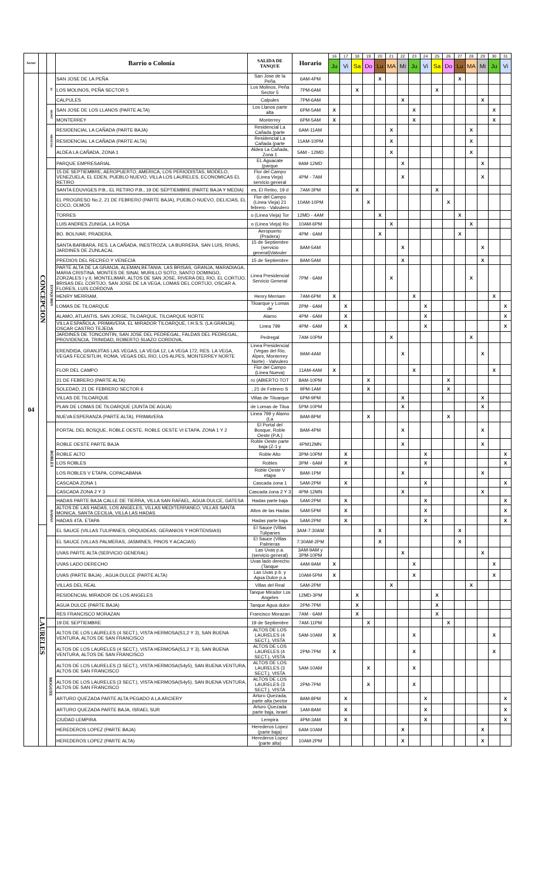| Sector | | | Barrio o Colonia | SALIDA DE TANQUE | Horario | 16 | 17 | 18 | 19 | 20 | 21 | 22 | 23 | 24 | 25 | 26 | 27 | 28 | 29 | 30 | 31 |
| --- | --- | --- | --- | --- | --- | --- | --- | --- | --- | --- | --- | --- | --- | --- | --- | --- | --- | --- | --- | --- | --- |
| | | | | | | Ju | Vi | Sa | Do | Lu | MA | Mi | Ju | Vi | Sa | Do | Lu | MA | Mi | Ju | Vi |
| 04 | CONCEPCION | 14 | SAN JOSE DE LA PEÑA | San Jose de la Peña | 6AM-4PM | | | | | X | | | | | | | X | | | | |
| | | | LOS MOLINOS, PEÑA SECTOR 5 | Los Molinos, Peña Sector 5 | 7PM-6AM | | | X | | | | | | | X | | | | | | |
| | | | CALPULES | Calpules | 7PM-6AM | | | | | | | X | | | | | | | X | | |
| | | MONT | SAN JOSE DE LOS LLANOS (PARTE ALTA) | Los Llanos parte alta | 6PM-5AM | X | | | | | | | X | | | | | | | X | |
| | | | MONTERREY | Monterrey | 6PM-5AM | X | | | | | | | X | | | | | | | X | |
| | | MESITAS | RESIDENCIAL LA CAÑADA (PARTE BAJA) | Residencial La Cañada (parte | 6AM-11AM | | | | | | X | | | | | | | X | | | |
| | | | RESIDENCIAL LA CAÑADA (PARTE ALTA) | Residencial La Cañada (parte | 11AM-10PM | | | | | | X | | | | | | | X | | | |
| | | | ALDEA LA CAÑADA, ZONA 1 | Aldea La Cañada, Zona 1 | 5AM - 12MD | | | | | | X | | | | | | | X | | | |
| | | | PARQUE EMPRESARIAL | EL Aguacate (parque | 9AM-12MD | | | | | | | X | | | | | | | X | | |
| | | ESTIQUIRIN | 15 DE SEPTIEMBRE, AEROPUERTO, AMERICA, LOS PERIODISTAS, MODELO, VENEZUELA, EL EDEN, PUEBLO NUEVO, VILLA LOS LAURELES, ECONOMICAS EL RETIRO | Flor del Campo (Linea Vieja) servicio general | 4PM - 7AM | | | | | | | X | | | | | | | X | | |
| | | | SANTA EDUVIGES P.B., EL RETIRO P.B., 19 DE SEPTIEMBRE (PARTE BAJA Y MEDIA) | es, El Retiro, 19 d | 7AM-3PM | | | X | | | | | | | X | | | | | | |
| | | | EL PROGRESO No.2, 21 DE FEBRERO (PARTE BAJA), PUEBLO NUEVO, DELICIAS, EL COCO, OLMOS | Flor del Campo (Linea Vieja) 21 febrero - Valvulero | 10AM-10PM | | | | X | | | | | | | X | | | | | |
| | | | TORRES | o (Linea Vieja) Tor | 12MD - 4AM | | | | | X | | | | | | | X | | | | |
| | | | LUIS ANDRES ZUNIGA, LA ROSA | o (Linea Vieja) Ro | 10AM-6PM | | | | | | X | | | | | | | X | | | |
| | | | BO. BOLIVAR, PRADERA, | Aeropuerto (Pradera) | 4PM - 6AM | | | | | X | | | | | | | X | | | | |
| | | | SANTA BARBARA, RES. LA CAÑADA, INESTROZA, LA BURRERA, SAN LUIS, RIVAS, JARDINES DE ZUNLACAL | 15 de Septiembre (servicio general)Valvuler | 8AM-5AM | | | | | | | X | | | | | | | X | | |
| | | | PREDIOS DEL RECREO Y VENECIA | 15 de Septiembre | 8AM-5AM | | | | | | | X | | | | | | | X | | |
| | | | PARTE ALTA DE LA GRANJA, ALEMAN,BETANIA, LAS BRISAS, GRANJA, MARADIAGA, MARIA CRISTINA, MONTES DE SINAI, MURILLO SOTO, SANTO DOMINGO, ZORZALES I y II, MONTELIMAR, ALTOS DE SAN JOSE, RIVERA DEL RIO, EL CORTIJO, BRISAS DEL CORTIJO, SAN JOSE DE LA VEGA, LOMAS DEL CORTIJO, OSCAR A. FLORES, LUIS CORDOVA | Linea Presidencial Servicio General | 7PM - 6AM | | | | | | X | | | | | | | X | | | |
| | | | HENRY MERRIAM, | Henry Merriam | 7AM-6PM | X | | | | | | | X | | | | | | | X | |
| | | | LOMAS DE TILOARQUE | Tiloarque y Lomas de | 2PM - 6AM | | X | | | | | | | X | | | | | | | X |
| | | | ALAMO, ATLANTIS, SAN JORGE, TILOARQUE, TILOARQUE NORTE | Alamo | 4PM - 6AM | | X | | | | | | | X | | | | | | | X |
| | | | VILLA ESPAÑOLA, PRIMAVERA, EL MIRADOR TILOARQUE, I.H.S.S. (LA GRANJA), OSCAR CASTRO TEJEDA | Linea 799 | 4PM - 6AM | | X | | | | | | | X | | | | | | | X |
| | | | JARDINES DE TONCONTIN, SAN JOSE DEL PEDREGAL, FALDAS DEL PEDREGAL, PROVIDENCIA, TRINIDAD, ROBERTO SUAZO CORDOVA, | Pedregal | 7AM-10PM | | | | | | X | | | | | | | X | | | |
| | | | ERENDIDA, GRANJITAS LAS VEGAS, LA VEGA 12, LA VEGA 172, RES. LA VEGA, VEGAS FECESITLIH, ROMA, VEGAS DEL RIO, LOS ALPES, MONTERREY NORTE | Linea Presidencial (Vegas del Rio, Alpes, Monterrey Norte) - Valvulero | 9AM-4AM | | | | | | | X | | | | | | | X | | |
| | | | FLOR DEL CAMPO | Flor del Campo (Linea Nueva) | 11AM-4AM | X | | | | | | | X | | | | | | | X | |
| | | | 21 DE FEBRERO (PARTE ALTA) | ro (ABIERTO TOT | 8AM-10PM | | | | X | | | | | | | X | | | | | |
| | | | SOLEDAD, 21 DE FEBRERO SECTOR 6 | , 21 de Febrero S | 9PM-1AM | | | | X | | | | | | | X | | | | | |
| | | | VILLAS DE TILOARQUE | Villas de Tiloarque | 6PM-9PM | | | | | | | X | | | | | | | X | | |
| | | | PLAN DE LOMAS DE TILOARQUE (JUNTA DE AGUA) | de Lomas de Tiloa | 5PM-10PM | | | | | | | X | | | | | | | X | | |
| | | | NUEVA ESPERANZA (PARTE ALTA), PRIMAVERA | Linea 799 y Alamo (La | 8AM-8PM | | | | X | | | | | | | X | | | | | |
| | | ROBLES | PORTAL DEL BOSQUE, ROBLE OESTE, ROBLE OESTE VI ETAPA, ZONA 1 Y 2 | El Portal del Bosque, Roble Oeste (P.A.) | 8AM-4PM | | | | | | | X | | | | | | | X | | |
| | | | ROBLE OESTE PARTE BAJA | Roble Oeste parte baja (Z-1 y | 4PM12MN | | | | | | | X | | | | | | | X | | |
| | | | ROBLE ALTO | Roble Alto | 3PM-10PM | | X | | | | | | | X | | | | | | | X |
| | | | LOS ROBLES | Robles | 3PM - 6AM | | X | | | | | | | X | | | | | | | X |
| | | | LOS ROBLES V ETAPA, COPACABANA | Roble Oeste V etapa | 8AM-1PM | | | | | | | X | | | | | | | X | | |
| | | | CASCADA ZONA 1 | Cascada zona 1 | 5AM-2PM | | X | | | | | | | X | | | | | | | X |
| | | | CASCADA ZONA 2 Y 3 | Cascada zona 2 Y 3 | 4PM-12MN | | | | | | | X | | | | | | | X | | |
| | | HADAS | HADAS PARTE BAJA CALLE DE TIERRA, VILLA SAN RAFAEL, AGUA DULCE, GATESA | Hadas parte baja | 5AM-2PM | | X | | | | | | | X | | | | | | | X |
| | | | ALTOS DE LAS HADAS, LOS ANGELES, VILLAS MEDITERRANEO, VILLAS SANTA MONICA, SANTA CECILIA, VILLA LAS HADAS | Altos de las Hadas | 5AM-5PM | | X | | | | | | | X | | | | | | | X |
| | | | HADAS 4TA. ETAPA | Hadas parte baja | 5AM-2PM | | X | | | | | | | X | | | | | | | X |
| | LAURELES | | EL SAUCE (VILLAS TULIPANES, ORQUIDEAS, GERANIOS Y HORTENSIAS) | El Sauce (Villas Tulipanes | 3AM-7:30AM | | | | | X | | | | | | | X | | | | |
| | | | EL SAUCE (VILLAS PALMERAS, JASMINES, PINOS Y ACACIAS) | El Sauce (Villas Palmeras | 7:30AM-2PM | | | | | X | | | | | | | X | | | | |
| | | | UVAS PARTE ALTA (SERVICIO GENERAL) | Las Uvas p.a. (servicio general) | 3AM-9AM y 3PM-10PM | | | | | | | X | | | | | | | X | | |
| | | | UVAS LADO DERECHO | Uvas lado derecho (Tanque | 4AM-9AM | X | | | | | | | X | | | | | | | X | |
| | | | UVAS (PARTE BAJA) , AGUA DULCE (PARTE ALTA) | Las Uvas p.b. y Agua Dulce p.a | 10AM-5PM | X | | | | | | | X | | | | | | | X | |
| | | | VILLAS DEL REAL | Villas del Real | 5AM-2PM | | | | | | X | | | | | | | X | | | |
| | | | RESIDENCIAL MIRADOR DE LOS ANGELES | Tanque Mirador Los Angeles | 12MD-3PM | | | X | | | | | | | X | | | | | | |
| | | | AGUA DULCE (PARTE BAJA) | Tanque Agua dulce | 2PM-7PM | | | X | | | | | | | X | | | | | | |
| | | | RES FRANCISCO MORAZAN | Francisco Morazan | 7AM - 6AM | | | X | | | | | | | X | | | | | | |
| | | | 19 DE SEPTIEMBRE | 19 de Septiembre | 7AM-11PM | | | | X | | | | | | | X | | | | | |
| | | MOGOTE | ALTOS DE LOS LAURELES (4 SECT.), VISTA HERMOSA(S1,2 Y 3), SAN BUENA VENTURA, ALTOS DE SAN FRANCISCO | ALTOS DE LOS LAURELES (4 SECT.), VISTA | 5AM-10AM | X | | | | | | | X | | | | | | | X | |
| | | | ALTOS DE LOS LAURELES (4 SECT.), VISTA HERMOSA(S1,2 Y 3), SAN BUENA VENTURA, ALTOS DE SAN FRANCISCO | ALTOS DE LOS LAURELES (4 SECT.), VISTA | 2PM-7PM | X | | | | | | | X | | | | | | | X | |
| | | | ALTOS DE LOS LAURELES (3 SECT.), VISTA HERMOSA(S4y5), SAN BUENA VENTURA, ALTOS DE SAN FRANCISCO | ALTOS DE LOS LAURELES (3 SECT.), VISTA | 5AM-10AM | | | | X | | | | X | | | | | | | | |
| | | | ALTOS DE LOS LAURELES (3 SECT.), VISTA HERMOSA(S4y5), SAN BUENA VENTURA, ALTOS DE SAN FRANCISCO | ALTOS DE LOS LAURELES (3 SECT.), VISTA | 2PM-7PM | | | | X | | | | X | | | | | | | | |
| | | | ARTURO QUEZADA PARTE ALTA PEGADO A LA ARCIERY | Arturo Quezada, parte alta (sector | 8AM-8PM | | X | | | | | | | X | | | | | | | X |
| | | | ARTURO QUEZADA PARTE BAJA, ISRAEL SUR | Arturo Quezada parte baja, israel | 1AM-8AM | | X | | | | | | | X | | | | | | | X |
| | | | CIUDAD LEMPIRA | Lempira | 4PM-3AM | | X | | | | | | | X | | | | | | | X |
| | | | HEREDEROS LOPEZ (PARTE BAJA) | Herederos Lopez (parte baja) | 6AM-10AM | | | | | | | X | | | | | | | X | | |
| | | | HEREDEROS LOPEZ (PARTE ALTA) | Herederos Lopez (parte alta) | 10AM-2PM | | | | | | | X | | | | | | | X | | |